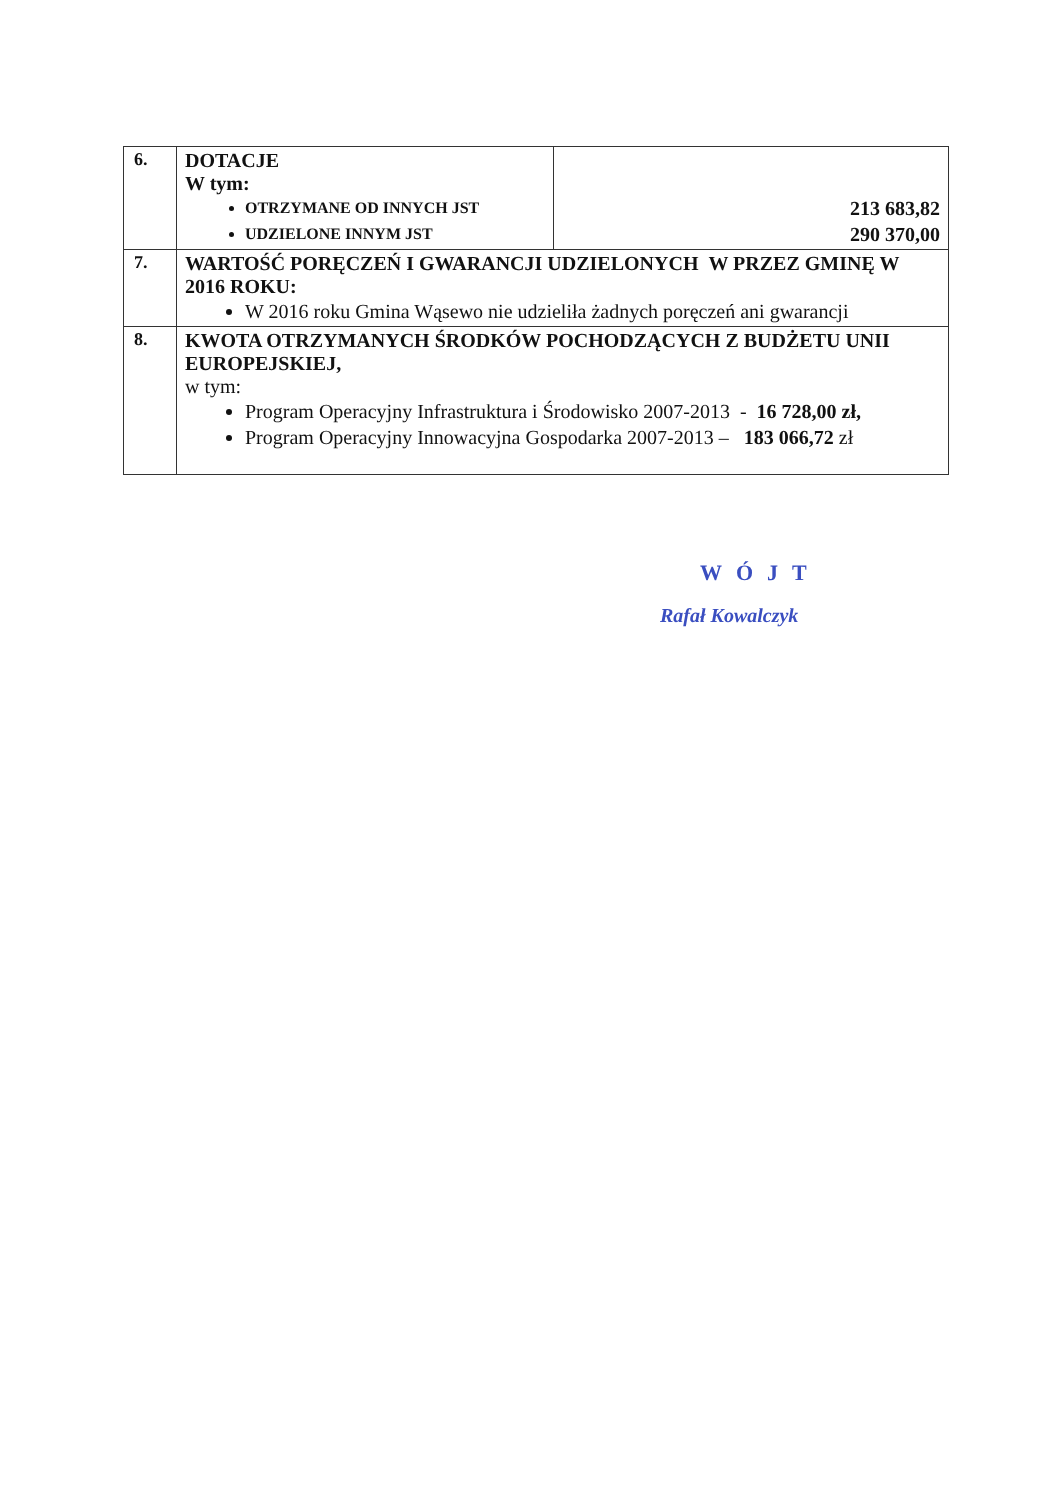| 6. | DOTACJE W tym: OTRZYMANE OD INNYCH JST UDZIELONE INNYM JST | 213 683,82 290 370,00 |
| 7. | WARTOŚĆ PORĘCZEŃ I GWARANCJI UDZIELONYCH W PRZEZ GMINĘ W 2016 ROKU: W 2016 roku Gmina Wąsewo nie udzieliła żadnych poręczeń ani gwarancji | |
| 8. | KWOTA OTRZYMANYCH ŚRODKÓW POCHODZĄCYCH Z BUDŻETU UNII EUROPEJSKIEJ, w tym: Program Operacyjny Infrastruktura i Środowisko 2007-2013 - 16 728,00 zł, Program Operacyjny Innowacyjna Gospodarka 2007-2013 – 183 066,72 zł | |
WÓJT
Rafał Kowalczyk